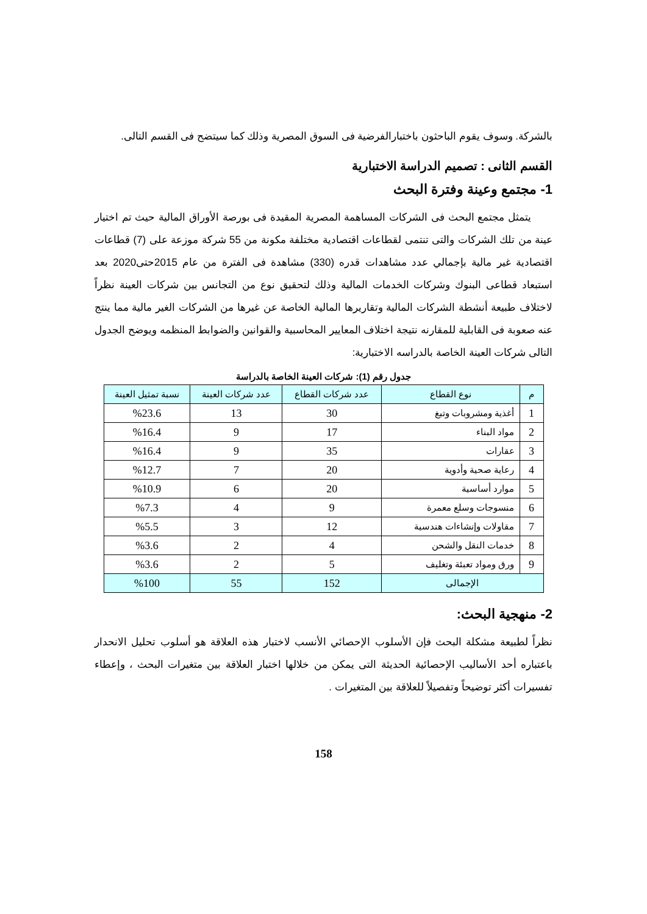بالشركة. وسوف يقوم الباحثون باختبارالفرضية فى السوق المصرية وذلك كما سيتضح فى القسم التالى.
القسم الثانى : تصميم الدراسة الاختبارية
1- مجتمع وعينة وفترة البحث
يتمثل مجتمع البحث فى الشركات المساهمة المصرية المقيدة فى بورصة الأوراق المالية حيث تم اختيار عينة من تلك الشركات والتى تنتمى لقطاعات اقتصادية مختلفة مكونة من 55 شركة موزعة على (7) قطاعات اقتصادية غير مالية بإجمالي عدد مشاهدات قدره (330) مشاهدة فى الفترة من عام 2015حتى2020 بعد استبعاد قطاعى البنوك وشركات الخدمات المالية وذلك لتحقيق نوع من التجانس بين شركات العينة نظراً لاختلاف طبيعة أنشطة الشركات المالية وتقاريرها المالية الخاصة عن غيرها من الشركات الغير مالية مما ينتج عنه صعوبة فى القابلية للمقارنه نتيجة اختلاف المعايير المحاسبية والقوانين والضوابط المنظمه ويوضح الجدول التالى شركات العينة الخاصة بالدراسه الاختبارية:
جدول رقم (1): شركات العينة الخاصة بالدراسة
| م | نوع القطاع | عدد شركات القطاع | عدد شركات العينة | نسبة تمثيل العينة |
| --- | --- | --- | --- | --- |
| 1 | أغذية ومشروبات وتبغ | 30 | 13 | %23.6 |
| 2 | مواد البناء | 17 | 9 | %16.4 |
| 3 | عقارات | 35 | 9 | %16.4 |
| 4 | رعاية صحية وأدوية | 20 | 7 | %12.7 |
| 5 | موارد أساسية | 20 | 6 | %10.9 |
| 6 | منسوجات وسلع معمرة | 9 | 4 | %7.3 |
| 7 | مقاولات وإنشاءات هندسية | 12 | 3 | %5.5 |
| 8 | خدمات النقل والشحن | 4 | 2 | %3.6 |
| 9 | ورق ومواد تعبئة وتغليف | 5 | 2 | %3.6 |
| الإجمالى | | 152 | 55 | %100 |
2- منهجية البحث:
نظراً لطبيعة مشكلة البحث فإن الأسلوب الإحصائي الأنسب لاختبار هذه العلاقة هو أسلوب تحليل الانحدار باعتباره أحد الأساليب الإحصائية الحديثة التى يمكن من خلالها اختبار العلاقة بين متغيرات البحث ، وإعطاء تفسيرات أكثر توضيحاً وتفصيلاً للعلاقة بين المتغيرات .
158